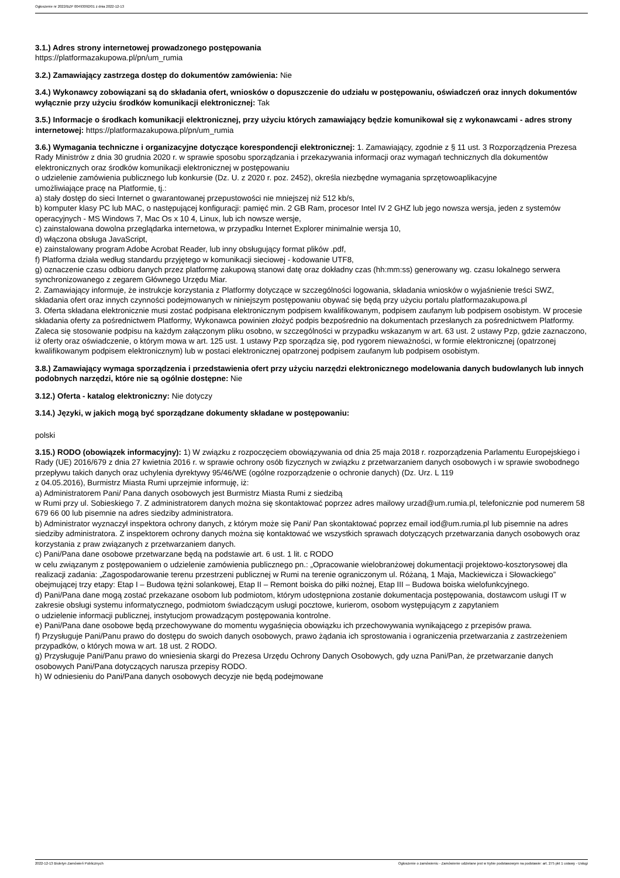Ogłoszenie nr 2022/BZP 00493092/01 z dnia 2022-12-13
3.1.) Adres strony internetowej prowadzonego postępowania
https://platformazakupowa.pl/pn/um_rumia
3.2.) Zamawiający zastrzega dostęp do dokumentów zamówienia: Nie
3.4.) Wykonawcy zobowiązani są do składania ofert, wniosków o dopuszczenie do udziału w postępowaniu, oświadczeń oraz innych dokumentów wyłącznie przy użyciu środków komunikacji elektronicznej: Tak
3.5.) Informacje o środkach komunikacji elektronicznej, przy użyciu których zamawiający będzie komunikował się z wykonawcami - adres strony internetowej: https://platformazakupowa.pl/pn/um_rumia
3.6.) Wymagania techniczne i organizacyjne dotyczące korespondencji elektronicznej: 1. Zamawiający, zgodnie z § 11 ust. 3 Rozporządzenia Prezesa Rady Ministrów z dnia 30 grudnia 2020 r. w sprawie sposobu sporządzania i przekazywania informacji oraz wymagań technicznych dla dokumentów elektronicznych oraz środków komunikacji elektronicznej w postępowaniu
o udzielenie zamówienia publicznego lub konkursie (Dz. U. z 2020 r. poz. 2452), określa niezbędne wymagania sprzętowoaplikacyjne
umożliwiające pracę na Platformie, tj.:
a) stały dostęp do sieci Internet o gwarantowanej przepustowości nie mniejszej niż 512 kb/s,
b) komputer klasy PC lub MAC, o następującej konfiguracji: pamięć min. 2 GB Ram, procesor Intel IV 2 GHZ lub jego nowsza wersja, jeden z systemów operacyjnych - MS Windows 7, Mac Os x 10 4, Linux, lub ich nowsze wersje,
c) zainstalowana dowolna przeglądarka internetowa, w przypadku Internet Explorer minimalnie wersja 10,
d) włączona obsługa JavaScript,
e) zainstalowany program Adobe Acrobat Reader, lub inny obsługujący format plików .pdf,
f) Platforma działa według standardu przyjętego w komunikacji sieciowej - kodowanie UTF8,
g) oznaczenie czasu odbioru danych przez platformę zakupową stanowi datę oraz dokładny czas (hh:mm:ss) generowany wg. czasu lokalnego serwera synchronizowanego z zegarem Głównego Urzędu Miar.
2. Zamawiający informuje, że instrukcje korzystania z Platformy dotyczące w szczególności logowania, składania wniosków o wyjaśnienie treści SWZ, składania ofert oraz innych czynności podejmowanych w niniejszym postępowaniu obywać się będą przy użyciu portalu platformazakupowa.pl
3. Oferta składana elektronicznie musi zostać podpisana elektronicznym podpisem kwalifikowanym, podpisem zaufanym lub podpisem osobistym. W procesie składania oferty za pośrednictwem Platformy, Wykonawca powinien złożyć podpis bezpośrednio na dokumentach przesłanych za pośrednictwem Platformy. Zaleca się stosowanie podpisu na każdym załączonym pliku osobno, w szczególności w przypadku wskazanym w art. 63 ust. 2 ustawy Pzp, gdzie zaznaczono, iż oferty oraz oświadczenie, o którym mowa w art. 125 ust. 1 ustawy Pzp sporządza się, pod rygorem nieważności, w formie elektronicznej (opatrzonej kwalifikowanym podpisem elektronicznym) lub w postaci elektronicznej opatrzonej podpisem zaufanym lub podpisem osobistym.
3.8.) Zamawiający wymaga sporządzenia i przedstawienia ofert przy użyciu narzędzi elektronicznego modelowania danych budowlanych lub innych podobnych narzędzi, które nie są ogólnie dostępne: Nie
3.12.) Oferta - katalog elektroniczny: Nie dotyczy
3.14.) Języki, w jakich mogą być sporządzane dokumenty składane w postępowaniu:
polski
3.15.) RODO (obowiązek informacyjny): 1) W związku z rozpoczęciem obowiązywania od dnia 25 maja 2018 r. rozporządzenia Parlamentu Europejskiego i Rady (UE) 2016/679 z dnia 27 kwietnia 2016 r. w sprawie ochrony osób fizycznych w związku z przetwarzaniem danych osobowych i w sprawie swobodnego przepływu takich danych oraz uchylenia dyrektywy 95/46/WE (ogólne rozporządzenie o ochronie danych) (Dz. Urz. L 119
z 04.05.2016), Burmistrz Miasta Rumi uprzejmie informuję, iż:
a) Administratorem Pani/ Pana danych osobowych jest Burmistrz Miasta Rumi z siedzibą
w Rumi przy ul. Sobieskiego 7. Z administratorem danych można się skontaktować poprzez adres mailowy urzad@um.rumia.pl, telefonicznie pod numerem 58 679 66 00 lub pisemnie na adres siedziby administratora.
b) Administrator wyznaczył inspektora ochrony danych, z którym może się Pani/ Pan skontaktować poprzez email iod@um.rumia.pl lub pisemnie na adres siedziby administratora. Z inspektorem ochrony danych można się kontaktować we wszystkich sprawach dotyczących przetwarzania danych osobowych oraz korzystania z praw związanych z przetwarzaniem danych.
c) Pani/Pana dane osobowe przetwarzane będą na podstawie art. 6 ust. 1 lit. c RODO
w celu związanym z postępowaniem o udzielenie zamówienia publicznego pn.: „Opracowanie wielobranżowej dokumentacji projektowo-kosztorysowej dla realizacji zadania: „Zagospodarowanie terenu przestrzeni publicznej w Rumi na terenie ograniczonym ul. Różaną, 1 Maja, Mackiewicza i Słowackiego” obejmującej trzy etapy: Etap I – Budowa tężni solankowej, Etap II – Remont boiska do piłki nożnej, Etap III – Budowa boiska wielofunkcyjnego.
d) Pani/Pana dane mogą zostać przekazane osobom lub podmiotom, którym udostępniona zostanie dokumentacja postępowania, dostawcom usługi IT w zakresie obsługi systemu informatycznego, podmiotom świadczącym usługi pocztowe, kurierom, osobom występującym z zapytaniem
o udzielenie informacji publicznej, instytucjom prowadzącym postępowania kontrolne.
e) Pani/Pana dane osobowe będą przechowywane do momentu wygaśnięcia obowiązku ich przechowywania wynikającego z przepisów prawa.
f) Przysługuje Pani/Panu prawo do dostępu do swoich danych osobowych, prawo żądania ich sprostowania i ograniczenia przetwarzania z zastrzeżeniem przypadków, o których mowa w art. 18 ust. 2 RODO.
g) Przysługuje Pani/Panu prawo do wniesienia skargi do Prezesa Urzędu Ochrony Danych Osobowych, gdy uzna Pani/Pan, że przetwarzanie danych osobowych Pani/Pana dotyczących narusza przepisy RODO.
h) W odniesieniu do Pani/Pana danych osobowych decyzje nie będą podejmowane
2022-12-13 Biuletyn Zamówień Publicznych Ogłoszenie o zamówieniu - Zamówienie udzielane jest w trybie podstawowym na podstawie: art. 275 pkt 1 ustawy - Usługi